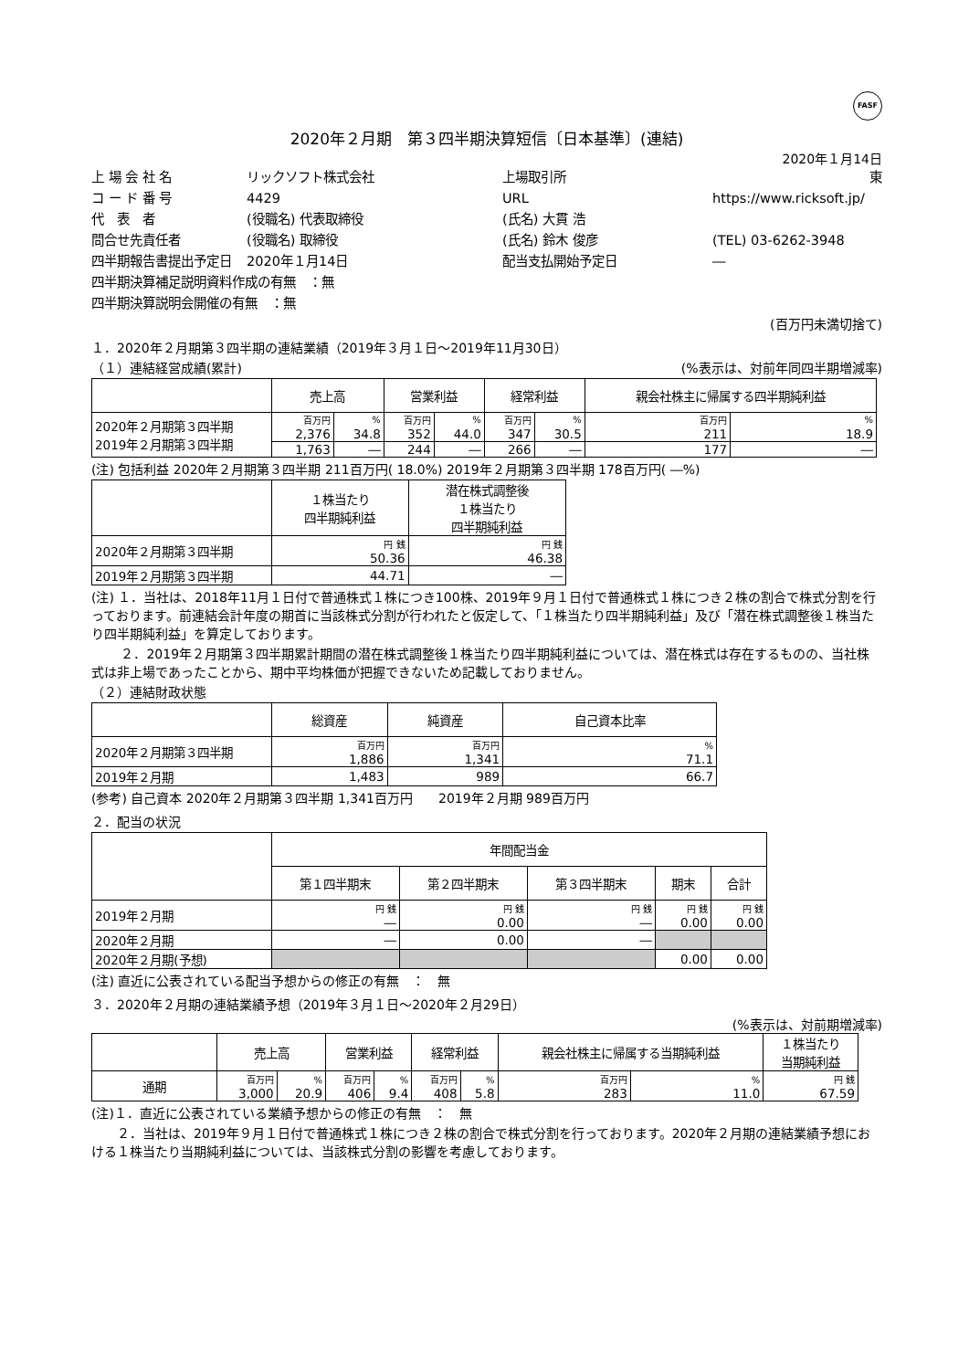FASF
2020年２月期　第３四半期決算短信〔日本基準〕(連結)
2020年１月14日
上 場 会 社 名
リックソフト株式会社
上場取引所
東
コ ー ド 番 号
4429
URL
https://www.ricksoft.jp/
代　表　者
(役職名) 代表取締役
(氏名) 大貫 浩
問合せ先責任者
(役職名) 取締役
(氏名) 鈴木 俊彦
(TEL) 03-6262-3948
四半期報告書提出予定日
2020年１月14日
配当支払開始予定日
―
四半期決算補足説明資料作成の有無　：無
四半期決算説明会開催の有無　：無
(百万円未満切捨て)
１．2020年２月期第３四半期の連結業績（2019年３月１日～2019年11月30日）
（１）連結経営成績(累計) (%表示は、対前年同四半期増減率)
| | 売上高 | | 営業利益 | | 経常利益 | | 親会社株主に帰属する四半期純利益 | |
| --- | --- | --- | --- | --- | --- | --- | --- | --- |
| 2020年２月期第３四半期 2019年２月期第３四半期 | 百万円 | % | 百万円 | % | 百万円 | % | 百万円 | % |
| | 2,376 | 34.8 | 352 | 44.0 | 347 | 30.5 | 211 | 18.9 |
| | 1,763 | ― | 244 | ― | 266 | ― | 177 | ― |
(注) 包括利益 2020年２月期第３四半期 211百万円( 18.0%) 2019年２月期第３四半期 178百万円( ―%)
| | １株当たり 四半期純利益 | 潜在株式調整後 １株当たり 四半期純利益 |
| --- | --- | --- |
| 2020年２月期第３四半期 | 円 銭 50.36 | 円 銭 46.38 |
| 2019年２月期第３四半期 | 44.71 | ― |
(注) １．当社は、2018年11月１日付で普通株式１株につき100株、2019年９月１日付で普通株式１株につき２株の割合で株式分割を行っております。前連結会計年度の期首に当該株式分割が行われたと仮定して、「１株当たり四半期純利益」及び「潜在株式調整後１株当たり四半期純利益」を算定しております。
　　 ２．2019年２月期第３四半期累計期間の潜在株式調整後１株当たり四半期純利益については、潜在株式は存在するものの、当社株式は非上場であったことから、期中平均株価が把握できないため記載しておりません。
（２）連結財政状態
| | 総資産 | 純資産 | 自己資本比率 |
| --- | --- | --- | --- |
| 2020年２月期第３四半期 | 百万円 1,886 | 百万円 1,341 | % 71.1 |
| 2019年２月期 | 1,483 | 989 | 66.7 |
(参考) 自己資本 2020年２月期第３四半期 1,341百万円　　2019年２月期 989百万円
２．配当の状況
| | 年間配当金 | | | | |
| --- | --- | --- | --- | --- | --- |
| | 第１四半期末 | 第２四半期末 | 第３四半期末 | 期末 | 合計 |
| 2019年２月期 | 円 銭 ― | 円 銭 0.00 | 円 銭 ― | 円 銭 0.00 | 円 銭 0.00 |
| 2020年２月期 | ― | 0.00 | ― | | |
| 2020年２月期(予想) | | | | 0.00 | 0.00 |
(注) 直近に公表されている配当予想からの修正の有無　：　無
３．2020年２月期の連結業績予想（2019年３月１日～2020年２月29日）
(%表示は、対前期増減率)
| | 売上高 | | 営業利益 | | 経常利益 | | 親会社株主に帰属する当期純利益 | | １株当たり 当期純利益 |
| --- | --- | --- | --- | --- | --- | --- | --- | --- | --- |
| 通期 | 百万円 3,000 | % 20.9 | 百万円 406 | % 9.4 | 百万円 408 | % 5.8 | 百万円 283 | % 11.0 | 円 銭 67.59 |
(注)１．直近に公表されている業績予想からの修正の有無　：　無
　　２．当社は、2019年９月１日付で普通株式１株につき２株の割合で株式分割を行っております。2020年２月期の連結業績予想における１株当たり当期純利益については、当該株式分割の影響を考慮しております。